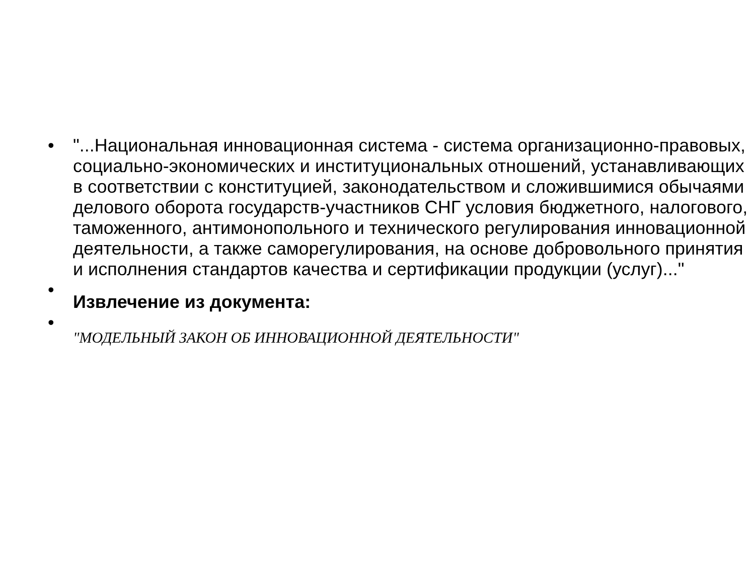• "...Национальная инновационная система - система организационно-правовых, социально-экономических и институциональных отношений, устанавливающих в соответствии с конституцией, законодательством и сложившимися обычаями делового оборота государств-участников СНГ условия бюджетного, налогового, таможенного, антимонопольного и технического регулирования инновационной деятельности, а также саморегулирования, на основе добровольного принятия и исполнения стандартов качества и сертификации продукции (услуг)..."
• Извлечение из документа:
• "МОДЕЛЬНЫЙ ЗАКОН ОБ ИННОВАЦИОННОЙ ДЕЯТЕЛЬНОСТИ"